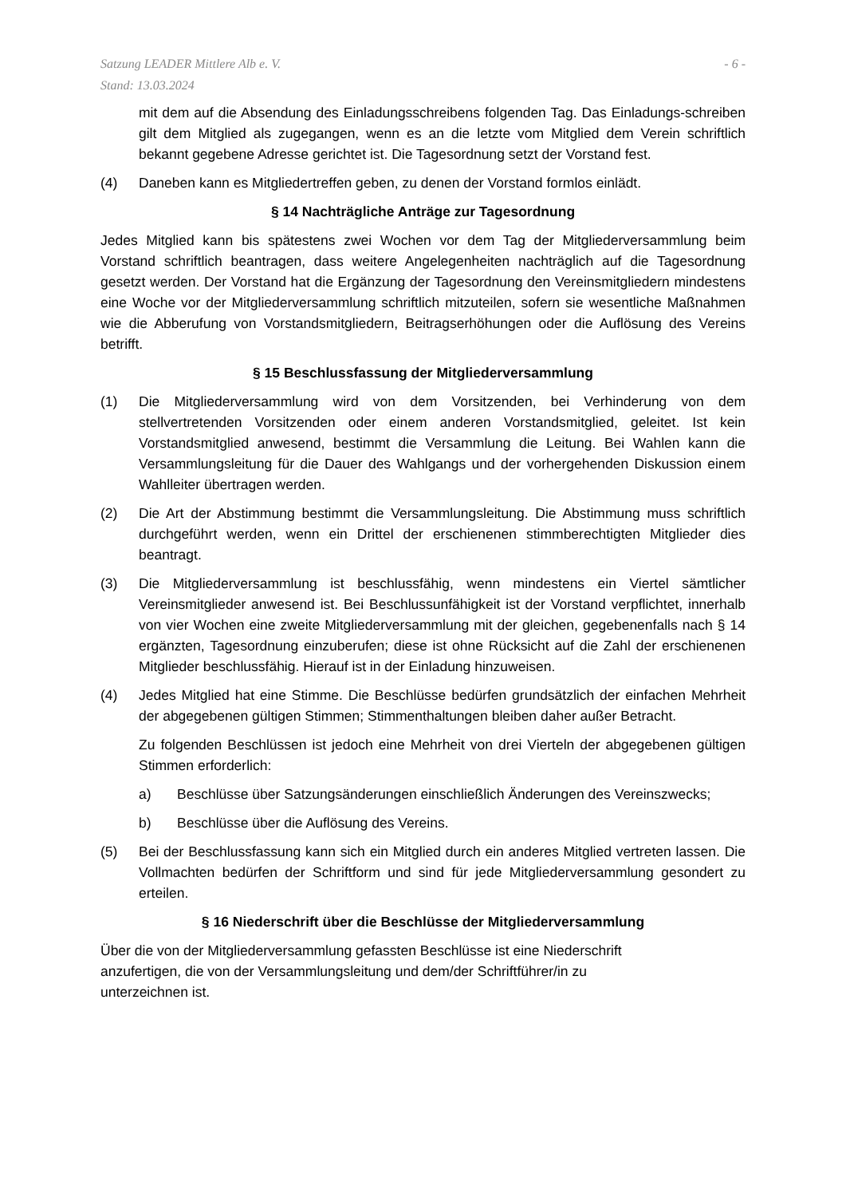Satzung LEADER Mittlere Alb e. V.
Stand: 13.03.2024
- 6 -
mit dem auf die Absendung des Einladungsschreibens folgenden Tag. Das Einladungs-schreiben gilt dem Mitglied als zugegangen, wenn es an die letzte vom Mitglied dem Verein schriftlich bekannt gegebene Adresse gerichtet ist. Die Tagesordnung setzt der Vorstand fest.
(4) Daneben kann es Mitgliedertreffen geben, zu denen der Vorstand formlos einlädt.
§ 14 Nachträgliche Anträge zur Tagesordnung
Jedes Mitglied kann bis spätestens zwei Wochen vor dem Tag der Mitgliederversammlung beim Vorstand schriftlich beantragen, dass weitere Angelegenheiten nachträglich auf die Tagesordnung gesetzt werden. Der Vorstand hat die Ergänzung der Tagesordnung den Vereinsmitgliedern mindestens eine Woche vor der Mitgliederversammlung schriftlich mitzuteilen, sofern sie wesentliche Maßnahmen wie die Abberufung von Vorstandsmitgliedern, Beitragserhöhungen oder die Auflösung des Vereins betrifft.
§ 15 Beschlussfassung der Mitgliederversammlung
(1) Die Mitgliederversammlung wird von dem Vorsitzenden, bei Verhinderung von dem stellvertretenden Vorsitzenden oder einem anderen Vorstandsmitglied, geleitet. Ist kein Vorstandsmitglied anwesend, bestimmt die Versammlung die Leitung. Bei Wahlen kann die Versammlungsleitung für die Dauer des Wahlgangs und der vorhergehenden Diskussion einem Wahlleiter übertragen werden.
(2) Die Art der Abstimmung bestimmt die Versammlungsleitung. Die Abstimmung muss schriftlich durchgeführt werden, wenn ein Drittel der erschienenen stimmberechtigten Mitglieder dies beantragt.
(3) Die Mitgliederversammlung ist beschlussfähig, wenn mindestens ein Viertel sämtlicher Vereinsmitglieder anwesend ist. Bei Beschlussunfähigkeit ist der Vorstand verpflichtet, innerhalb von vier Wochen eine zweite Mitgliederversammlung mit der gleichen, gegebenenfalls nach § 14 ergänzten, Tagesordnung einzuberufen; diese ist ohne Rücksicht auf die Zahl der erschienenen Mitglieder beschlussfähig. Hierauf ist in der Einladung hinzuweisen.
(4) Jedes Mitglied hat eine Stimme. Die Beschlüsse bedürfen grundsätzlich der einfachen Mehrheit der abgegebenen gültigen Stimmen; Stimmenthaltungen bleiben daher außer Betracht.
Zu folgenden Beschlüssen ist jedoch eine Mehrheit von drei Vierteln der abgegebenen gültigen Stimmen erforderlich:
a) Beschlüsse über Satzungsänderungen einschließlich Änderungen des Vereinszwecks;
b) Beschlüsse über die Auflösung des Vereins.
(5) Bei der Beschlussfassung kann sich ein Mitglied durch ein anderes Mitglied vertreten lassen. Die Vollmachten bedürfen der Schriftform und sind für jede Mitgliederversammlung gesondert zu erteilen.
§ 16 Niederschrift über die Beschlüsse der Mitgliederversammlung
Über die von der Mitgliederversammlung gefassten Beschlüsse ist eine Niederschrift
anzufertigen, die von der Versammlungsleitung und dem/der Schriftführer/in zu
unterzeichnen ist.